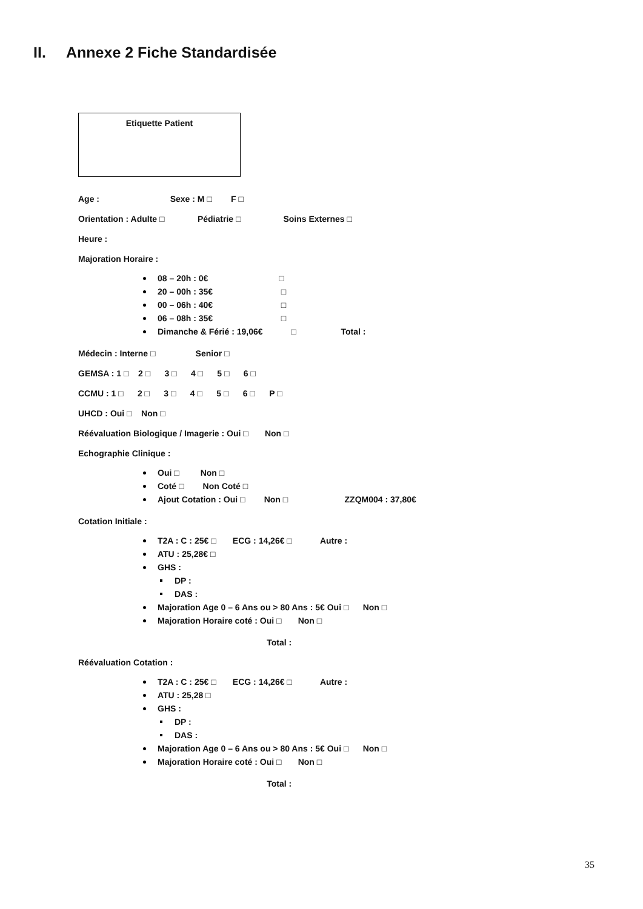II. Annexe 2 Fiche Standardisée
Etiquette Patient
Age : Sexe : M □ F □
Orientation : Adulte □ Pédiatrie □ Soins Externes □
Heure :
Majoration Horaire :
08 – 20h : 0€ □
20 – 00h : 35€ □
00 – 06h : 40€ □
06 – 08h : 35€ □
Dimanche & Férié : 19,06€ □ Total :
Médecin : Interne □ Senior □
GEMSA : 1 □ 2 □ 3 □ 4 □ 5 □ 6 □
CCMU : 1 □ 2 □ 3 □ 4 □ 5 □ 6 □ P □
UHCD : Oui □ Non □
Réévaluation Biologique / Imagerie : Oui □ Non □
Echographie Clinique :
Oui □ Non □
Coté □ Non Coté □
Ajout Cotation : Oui □ Non □ ZZQM004 : 37,80€
Cotation Initiale :
T2A : C : 25€ □ ECG : 14,26€ □ Autre :
ATU : 25,28€ □
GHS :
DP :
DAS :
Majoration Age 0 – 6 Ans ou > 80 Ans : 5€ Oui □ Non □
Majoration Horaire coté : Oui □ Non □
Total :
Réévaluation Cotation :
T2A : C : 25€ □ ECG : 14,26€ □ Autre :
ATU : 25,28 □
GHS :
DP :
DAS :
Majoration Age 0 – 6 Ans ou > 80 Ans : 5€ Oui □ Non □
Majoration Horaire coté : Oui □ Non □
Total :
35